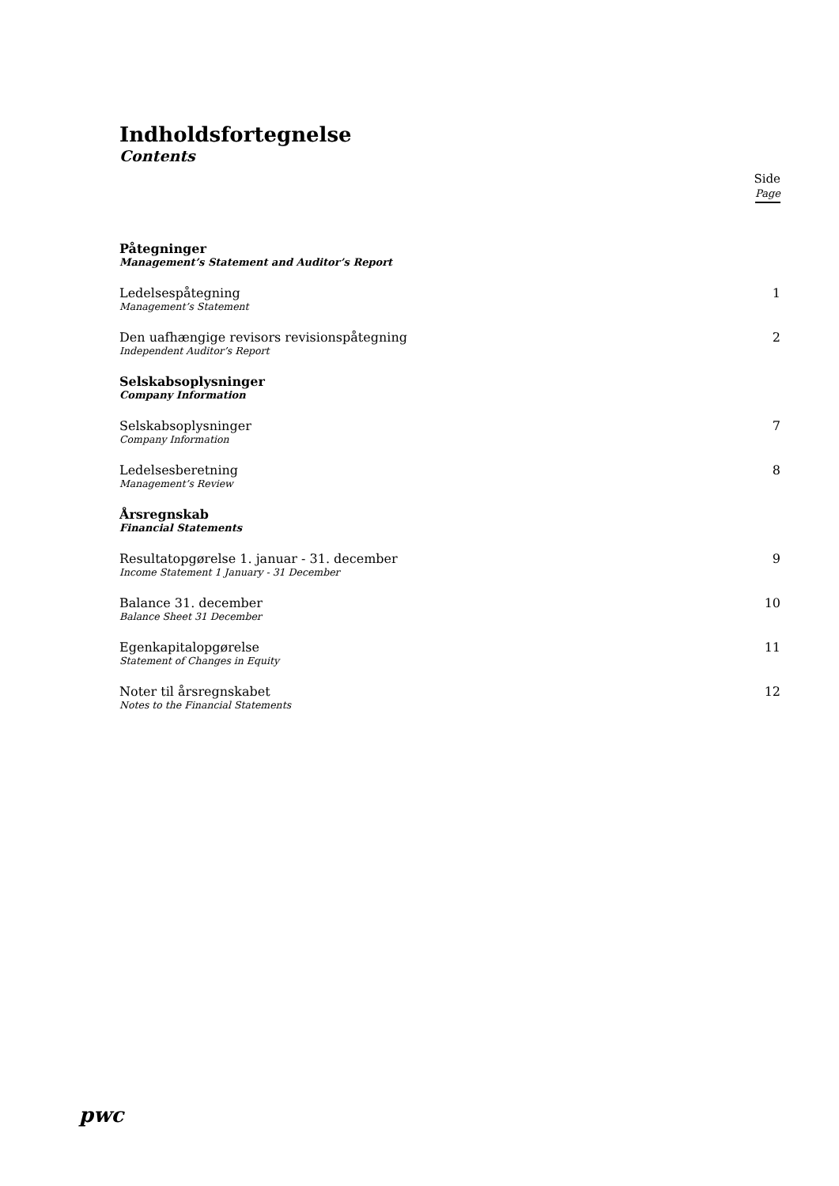Indholdsfortegnelse
Contents
Side
Page
Påtegninger
Management’s Statement and Auditor’s Report
Ledelsespåtegning
Management’s Statement
1
Den uafhængige revisors revisionspåtegning
Independent Auditor’s Report
2
Selskabsoplysninger
Company Information
Selskabsoplysninger
Company Information
7
Ledelsesberetning
Management’s Review
8
Årsregnskab
Financial Statements
Resultatopgørelse 1. januar - 31. december
Income Statement 1 January - 31 December
9
Balance 31. december
Balance Sheet 31 December
10
Egenkapitalopgørelse
Statement of Changes in Equity
11
Noter til årsregnskabet
Notes to the Financial Statements
12
pwc